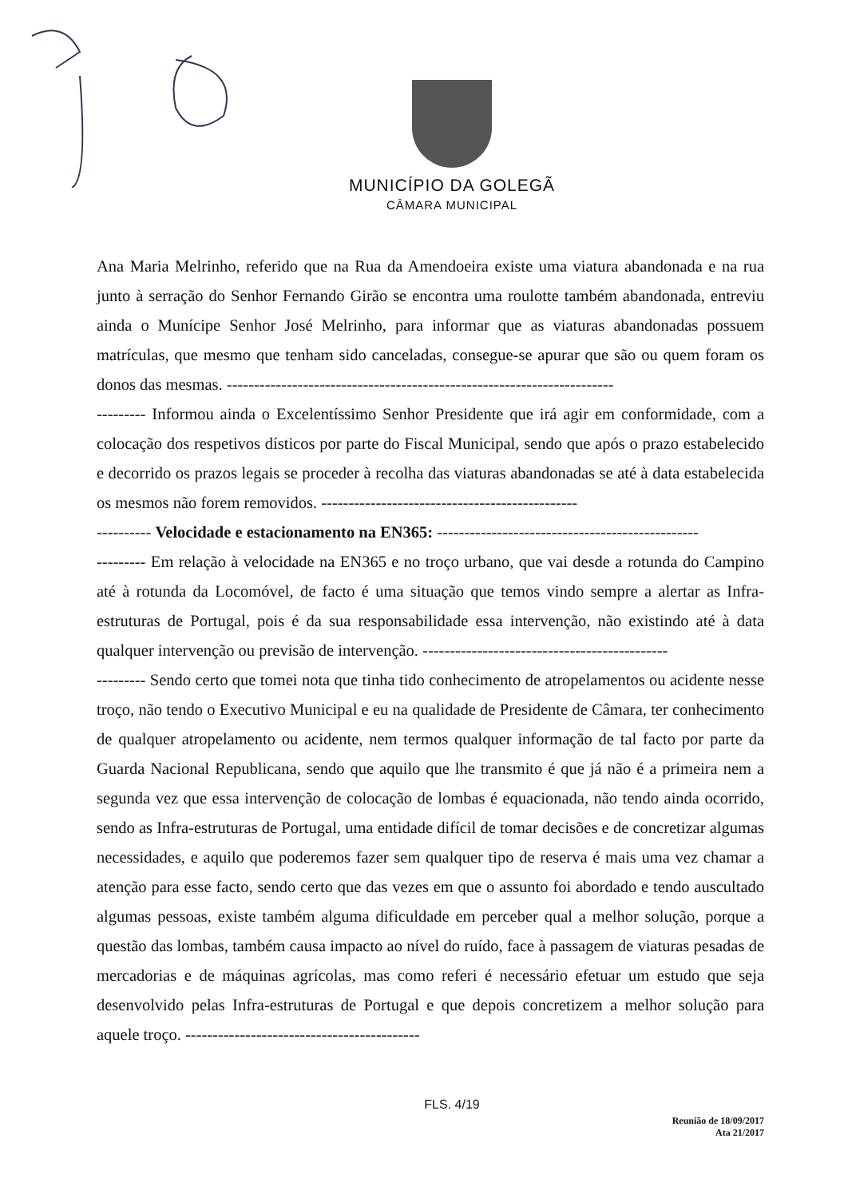MUNICÍPIO DA GOLEGÃ
CÂMARA MUNICIPAL
Ana Maria Melrinho, referido que na Rua da Amendoeira existe uma viatura abandonada e na rua junto à serração do Senhor Fernando Girão se encontra uma roulotte também abandonada, entreviu ainda o Munícipe Senhor José Melrinho, para informar que as viaturas abandonadas possuem matrículas, que mesmo que tenham sido canceladas, consegue-se apurar que são ou quem foram os donos das mesmas. -----------------------------------------------------------------------
--------- Informou ainda o Excelentíssimo Senhor Presidente que irá agir em conformidade, com a colocação dos respetivos dísticos por parte do Fiscal Municipal, sendo que após o prazo estabelecido e decorrido os prazos legais se proceder à recolha das viaturas abandonadas se até à data estabelecida os mesmos não forem removidos. -----------------------------------------------
---------- Velocidade e estacionamento na EN365: ------------------------------------------------
--------- Em relação à velocidade na EN365 e no troço urbano, que vai desde a rotunda do Campino até à rotunda da Locomóvel, de facto é uma situação que temos vindo sempre a alertar as Infra-estruturas de Portugal, pois é da sua responsabilidade essa intervenção, não existindo até à data qualquer intervenção ou previsão de intervenção. ---------------------------------------------
--------- Sendo certo que tomei nota que tinha tido conhecimento de atropelamentos ou acidente nesse troço, não tendo o Executivo Municipal e eu na qualidade de Presidente de Câmara, ter conhecimento de qualquer atropelamento ou acidente, nem termos qualquer informação de tal facto por parte da Guarda Nacional Republicana, sendo que aquilo que lhe transmito é que já não é a primeira nem a segunda vez que essa intervenção de colocação de lombas é equacionada, não tendo ainda ocorrido, sendo as Infra-estruturas de Portugal, uma entidade difícil de tomar decisões e de concretizar algumas necessidades, e aquilo que poderemos fazer sem qualquer tipo de reserva é mais uma vez chamar a atenção para esse facto, sendo certo que das vezes em que o assunto foi abordado e tendo auscultado algumas pessoas, existe também alguma dificuldade em perceber qual a melhor solução, porque a questão das lombas, também causa impacto ao nível do ruído, face à passagem de viaturas pesadas de mercadorias e de máquinas agrícolas, mas como referi é necessário efetuar um estudo que seja desenvolvido pelas Infra-estruturas de Portugal e que depois concretizem a melhor solução para aquele troço. -------------------------------------------
FLS. 4/19
Reunião de 18/09/2017
Ata 21/2017